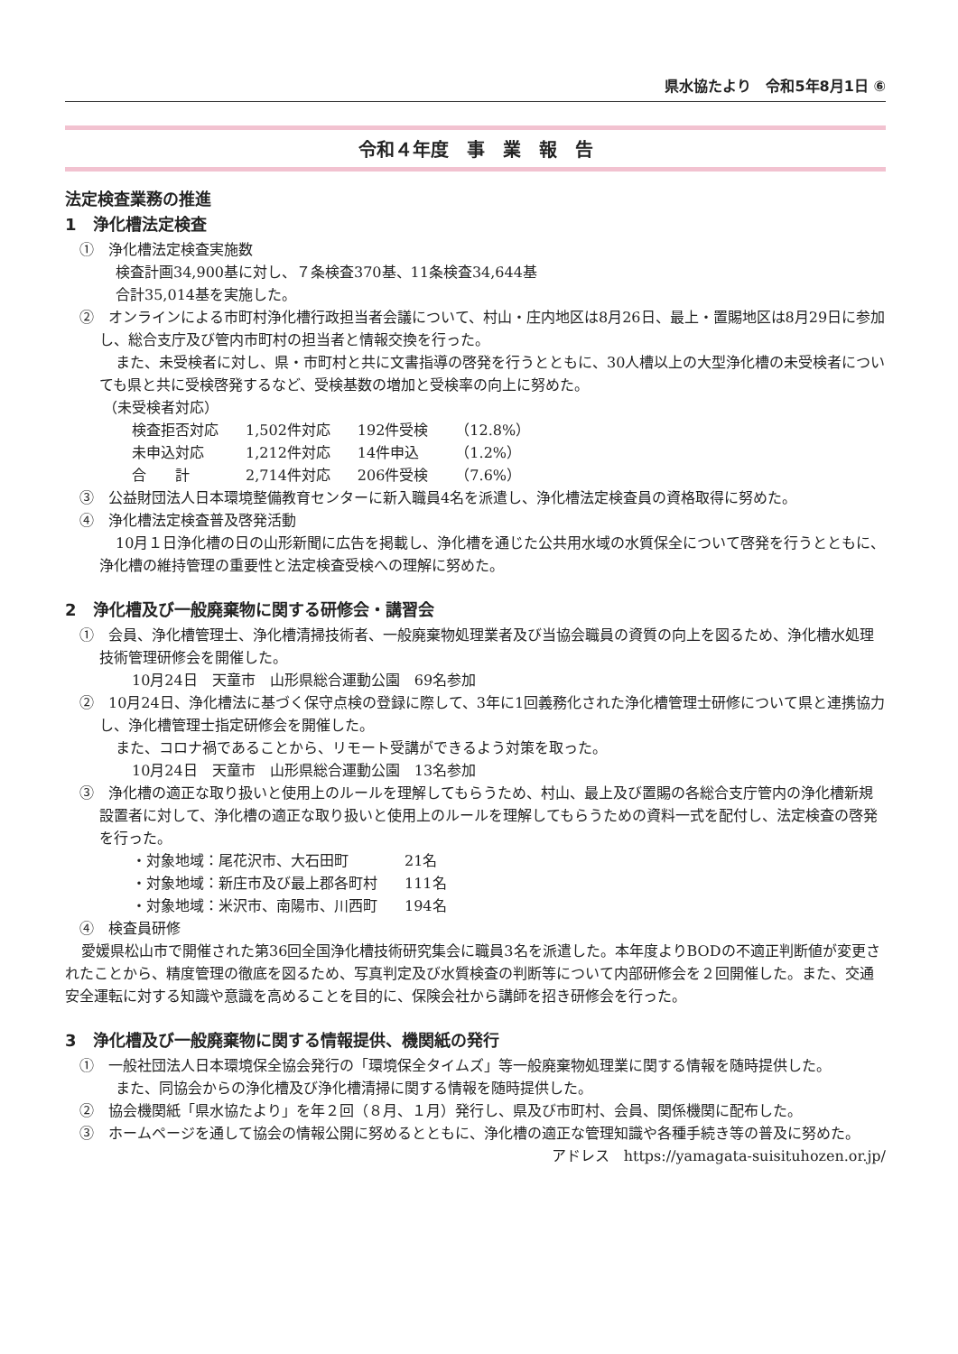県水協たより　令和5年8月1日 ⑥
令和４年度　事　業　報　告
法定検査業務の推進
1　浄化槽法定検査
①　浄化槽法定検査実施数
検査計画34,900基に対し、７条検査370基、11条検査34,644基
合計35,014基を実施した。
②　オンラインによる市町村浄化槽行政担当者会議について、村山・庄内地区は8月26日、最上・置賜地区は8月29日に参加し、総合支庁及び管内市町村の担当者と情報交換を行った。
また、未受検者に対し、県・市町村と共に文書指導の啓発を行うとともに、30人槽以上の大型浄化槽の未受検者についても県と共に受検啓発するなど、受検基数の増加と受検率の向上に努めた。
（未受検者対応）
| 検査拒否対応 | 1,502件対応 | 192件受検 | （12.8%） |
| 未申込対応 | 1,212件対応 | 14件申込 | （1.2%） |
| 合 計 | 2,714件対応 | 206件受検 | （7.6%） |
③　公益財団法人日本環境整備教育センターに新入職員4名を派遣し、浄化槽法定検査員の資格取得に努めた。
④　浄化槽法定検査普及啓発活動
10月１日浄化槽の日の山形新聞に広告を掲載し、浄化槽を通じた公共用水域の水質保全について啓発を行うとともに、浄化槽の維持管理の重要性と法定検査受検への理解に努めた。
2　浄化槽及び一般廃棄物に関する研修会・講習会
①　会員、浄化槽管理士、浄化槽清掃技術者、一般廃棄物処理業者及び当協会職員の資質の向上を図るため、浄化槽水処理技術管理研修会を開催した。
10月24日　天童市　山形県総合運動公園　69名参加
②　10月24日、浄化槽法に基づく保守点検の登録に際して、3年に1回義務化された浄化槽管理士研修について県と連携協力し、浄化槽管理士指定研修会を開催した。
また、コロナ禍であることから、リモート受講ができるよう対策を取った。
10月24日　天童市　山形県総合運動公園　13名参加
③　浄化槽の適正な取り扱いと使用上のルールを理解してもらうため、村山、最上及び置賜の各総合支庁管内の浄化槽新規設置者に対して、浄化槽の適正な取り扱いと使用上のルールを理解してもらうための資料一式を配付し、法定検査の啓発を行った。
| ・対象地域：尾花沢市、大石田町 | 21名 |
| ・対象地域：新庄市及び最上郡各町村 | 111名 |
| ・対象地域：米沢市、南陽市、川西町 | 194名 |
④　検査員研修
愛媛県松山市で開催された第36回全国浄化槽技術研究集会に職員3名を派遣した。本年度よりBODの不適正判断値が変更されたことから、精度管理の徹底を図るため、写真判定及び水質検査の判断等について内部研修会を２回開催した。また、交通安全運転に対する知識や意識を高めることを目的に、保険会社から講師を招き研修会を行った。
3　浄化槽及び一般廃棄物に関する情報提供、機関紙の発行
①　一般社団法人日本環境保全協会発行の「環境保全タイムズ」等一般廃棄物処理業に関する情報を随時提供した。
また、同協会からの浄化槽及び浄化槽清掃に関する情報を随時提供した。
②　協会機関紙「県水協たより」を年２回（８月、１月）発行し、県及び市町村、会員、関係機関に配布した。
③　ホームページを通して協会の情報公開に努めるとともに、浄化槽の適正な管理知識や各種手続き等の普及に努めた。 アドレス　https://yamagata-suisituhozen.or.jp/